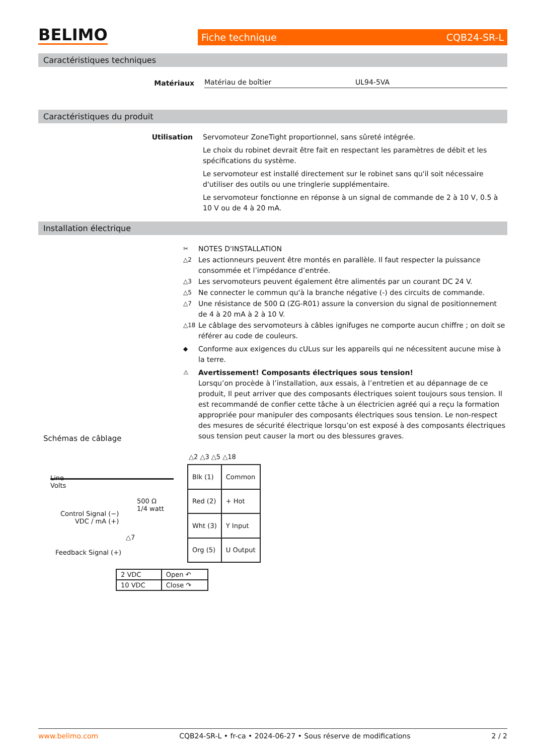BELIMO
Fiche technique CQB24-SR-L
Caractéristiques techniques
Matériaux Matériau de boîtier UL94-5VA
Caractéristiques du produit
Utilisation
Servomoteur ZoneTight proportionnel, sans sûreté intégrée.
Le choix du robinet devrait être fait en respectant les paramètres de débit et les spécifications du système.
Le servomoteur est installé directement sur le robinet sans qu'il soit nécessaire d'utiliser des outils ou une tringlerie supplémentaire.
Le servomoteur fonctionne en réponse à un signal de commande de 2 à 10 V, 0.5 à 10 V ou de 4 à 20 mA.
Installation électrique
✂ NOTES D'INSTALLATION
△2 Les actionneurs peuvent être montés en parallèle. Il faut respecter la puissance consommée et l’impédance d’entrée.
△3 Les servomoteurs peuvent également être alimentés par un courant DC 24 V.
△5 Ne connecter le commun qu'à la branche négative (-) des circuits de commande.
△7 Une résistance de 500 Ω (ZG-R01) assure la conversion du signal de positionnement de 4 à 20 mA à 2 à 10 V.
△18 Le câblage des servomoteurs à câbles ignifuges ne comporte aucun chiffre ; on doit se référer au code de couleurs.
◆ Conforme aux exigences du cULus sur les appareils qui ne nécessitent aucune mise à la terre.
⚠ Avertissement! Composants électriques sous tension!
Lorsqu’on procède à l’installation, aux essais, à l’entretien et au dépannage de ce produit, Il peut arriver que des composants électriques soient toujours sous tension. Il est recommandé de confier cette tâche à un électricien agréé qui a reçu la formation appropriée pour manipuler des composants électriques sous tension. Le non-respect des mesures de sécurité électrique lorsqu’on est exposé à des composants électriques sous tension peut causer la mort ou des blessures graves.
Schémas de câblage
△2 △3 △5 △18
Line
Volts
Control Signal (−)
VDC / mA (+)
500 Ω
1/4 watt
Feedback Signal (+)
△7
| Blk (1) | Common |
| Red (2) | + Hot |
| Wht (3) | Y Input |
| Org (5) | U Output |
| 2 VDC | Open ↶ |
| 10 VDC | Close ↷ |
www.belimo.com CQB24-SR-L • fr-ca • 2024-06-27 • Sous réserve de modifications 2 / 2